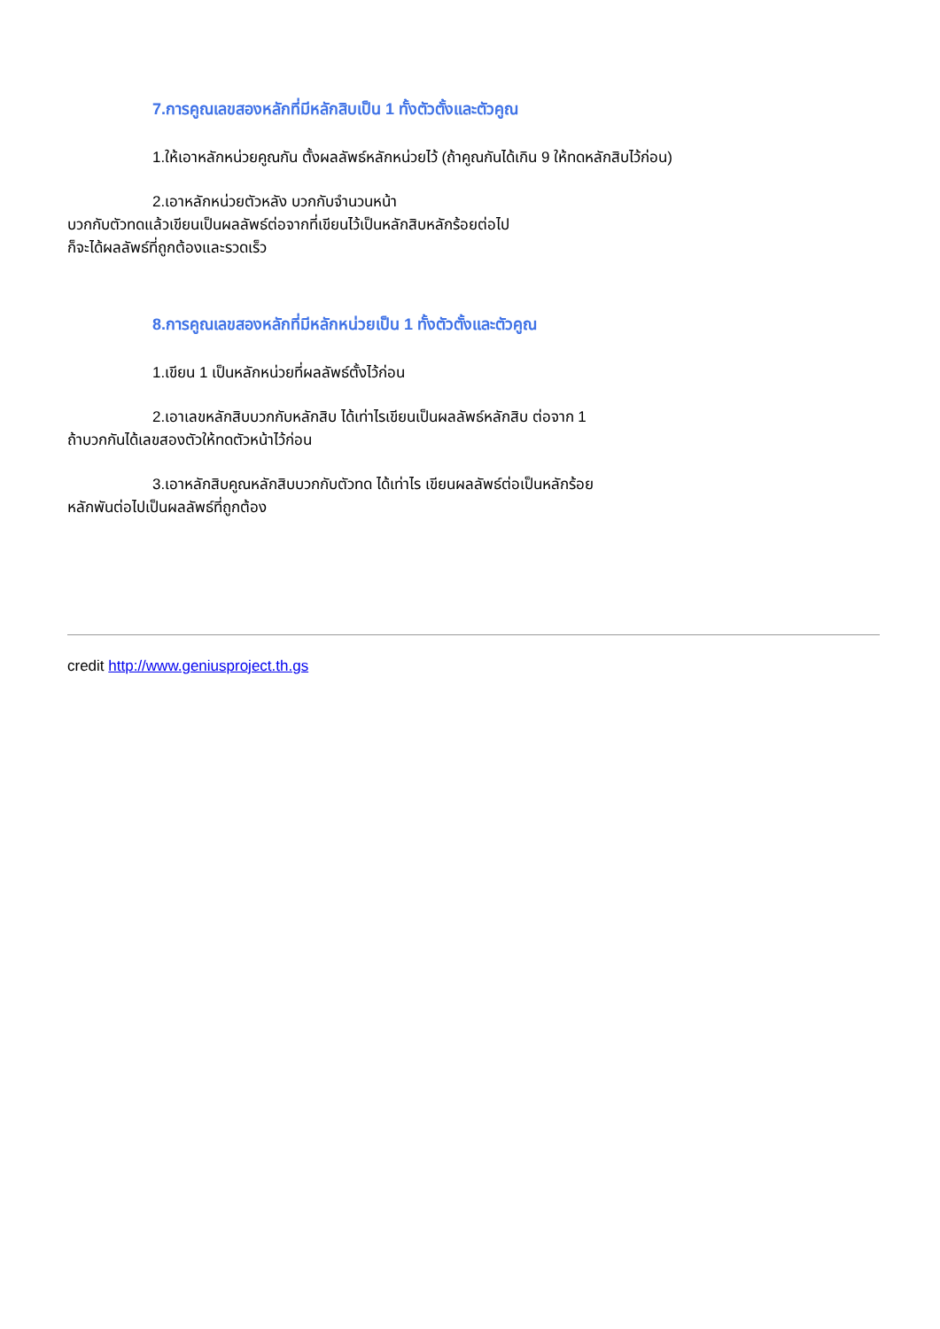7.การคูณเลขสองหลักที่มีหลักสิบเป็น 1 ทั้งตัวตั้งและตัวคูณ
1.ให้เอาหลักหน่วยคูณกัน ตั้งผลลัพธ์หลักหน่วยไว้ (ถ้าคูณกันได้เกิน 9 ให้ทดหลักสิบไว้ก่อน)
2.เอาหลักหน่วยตัวหลัง บวกกับจำนวนหน้า
บวกกับตัวทดแล้วเขียนเป็นผลลัพธ์ต่อจากที่เขียนไว้เป็นหลักสิบหลักร้อยต่อไป
ก็จะได้ผลลัพธ์ที่ถูกต้องและรวดเร็ว
8.การคูณเลขสองหลักที่มีหลักหน่วยเป็น 1 ทั้งตัวตั้งและตัวคูณ
1.เขียน 1 เป็นหลักหน่วยที่ผลลัพธ์ตั้งไว้ก่อน
2.เอาเลขหลักสิบบวกกับหลักสิบ ได้เท่าไรเขียนเป็นผลลัพธ์หลักสิบ ต่อจาก 1
ถ้าบวกกันได้เลขสองตัวให้ทดตัวหน้าไว้ก่อน
3.เอาหลักสิบคูณหลักสิบบวกกับตัวทด ได้เท่าไร เขียนผลลัพธ์ต่อเป็นหลักร้อย
หลักพันต่อไปเป็นผลลัพธ์ที่ถูกต้อง
credit http://www.geniusproject.th.gs